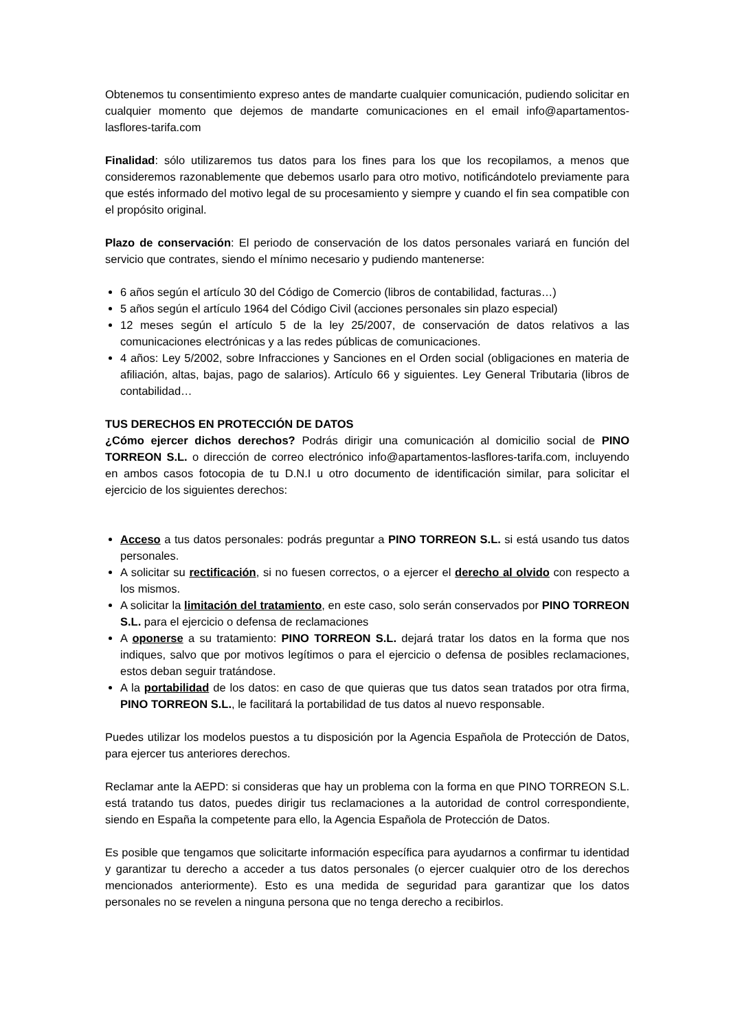Obtenemos tu consentimiento expreso antes de mandarte cualquier comunicación, pudiendo solicitar en cualquier momento que dejemos de mandarte comunicaciones en el email info@apartamentos-lasflores-tarifa.com
Finalidad: sólo utilizaremos tus datos para los fines para los que los recopilamos, a menos que consideremos razonablemente que debemos usarlo para otro motivo, notificándotelo previamente para que estés informado del motivo legal de su procesamiento y siempre y cuando el fin sea compatible con el propósito original.
Plazo de conservación: El periodo de conservación de los datos personales variará en función del servicio que contrates, siendo el mínimo necesario y pudiendo mantenerse:
6 años según el artículo 30 del Código de Comercio (libros de contabilidad, facturas…)
5 años según el artículo 1964 del Código Civil (acciones personales sin plazo especial)
12 meses según el artículo 5 de la ley 25/2007, de conservación de datos relativos a las comunicaciones electrónicas y a las redes públicas de comunicaciones.
4 años: Ley 5/2002, sobre Infracciones y Sanciones en el Orden social (obligaciones en materia de afiliación, altas, bajas, pago de salarios). Artículo 66 y siguientes. Ley General Tributaria (libros de contabilidad…
TUS DERECHOS EN PROTECCIÓN DE DATOS
¿Cómo ejercer dichos derechos? Podrás dirigir una comunicación al domicilio social de PINO TORREON S.L. o dirección de correo electrónico info@apartamentos-lasflores-tarifa.com, incluyendo en ambos casos fotocopia de tu D.N.I u otro documento de identificación similar, para solicitar el ejercicio de los siguientes derechos:
Acceso a tus datos personales: podrás preguntar a PINO TORREON S.L. si está usando tus datos personales.
A solicitar su rectificación, si no fuesen correctos, o a ejercer el derecho al olvido con respecto a los mismos.
A solicitar la limitación del tratamiento, en este caso, solo serán conservados por PINO TORREON S.L. para el ejercicio o defensa de reclamaciones
A oponerse a su tratamiento: PINO TORREON S.L. dejará tratar los datos en la forma que nos indiques, salvo que por motivos legítimos o para el ejercicio o defensa de posibles reclamaciones, estos deban seguir tratándose.
A la portabilidad de los datos: en caso de que quieras que tus datos sean tratados por otra firma, PINO TORREON S.L., le facilitará la portabilidad de tus datos al nuevo responsable.
Puedes utilizar los modelos puestos a tu disposición por la Agencia Española de Protección de Datos, para ejercer tus anteriores derechos.
Reclamar ante la AEPD: si consideras que hay un problema con la forma en que PINO TORREON S.L. está tratando tus datos, puedes dirigir tus reclamaciones a la autoridad de control correspondiente, siendo en España la competente para ello, la Agencia Española de Protección de Datos.
Es posible que tengamos que solicitarte información específica para ayudarnos a confirmar tu identidad y garantizar tu derecho a acceder a tus datos personales (o ejercer cualquier otro de los derechos mencionados anteriormente). Esto es una medida de seguridad para garantizar que los datos personales no se revelen a ninguna persona que no tenga derecho a recibirlos.